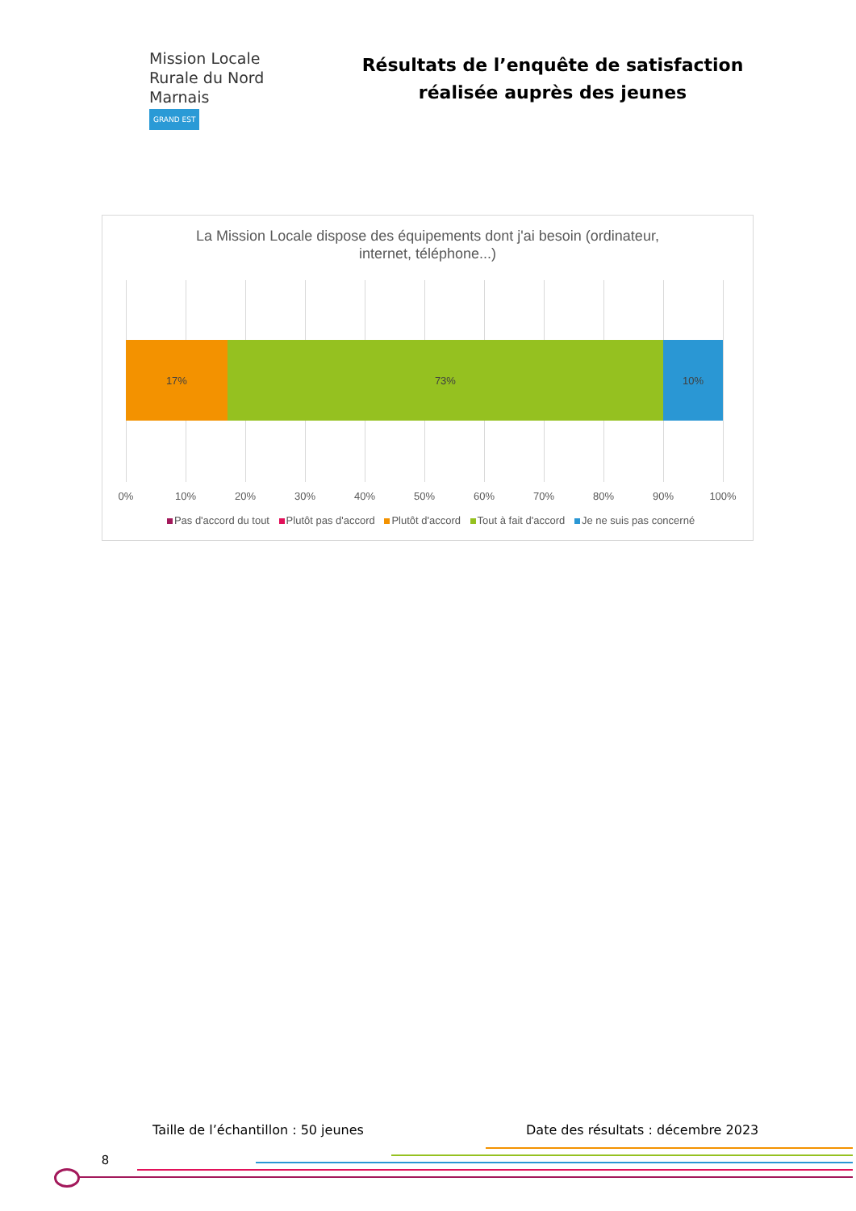Mission Locale
Rurale du Nord Marnais
GRAND EST
Résultats de l’enquête de satisfaction réalisée auprès des jeunes
La Mission Locale dispose des équipements dont j'ai besoin (ordinateur,
internet, téléphone...)
17% 73% 10%
0% 10% 20% 30% 40% 50% 60% 70% 80% 90% 100%
Pas d'accord du tout Plutôt pas d'accord Plutôt d'accord Tout à fait d'accord Je ne suis pas concerné
Taille de l’échantillon : 50 jeunes
Date des résultats : décembre 2023
8